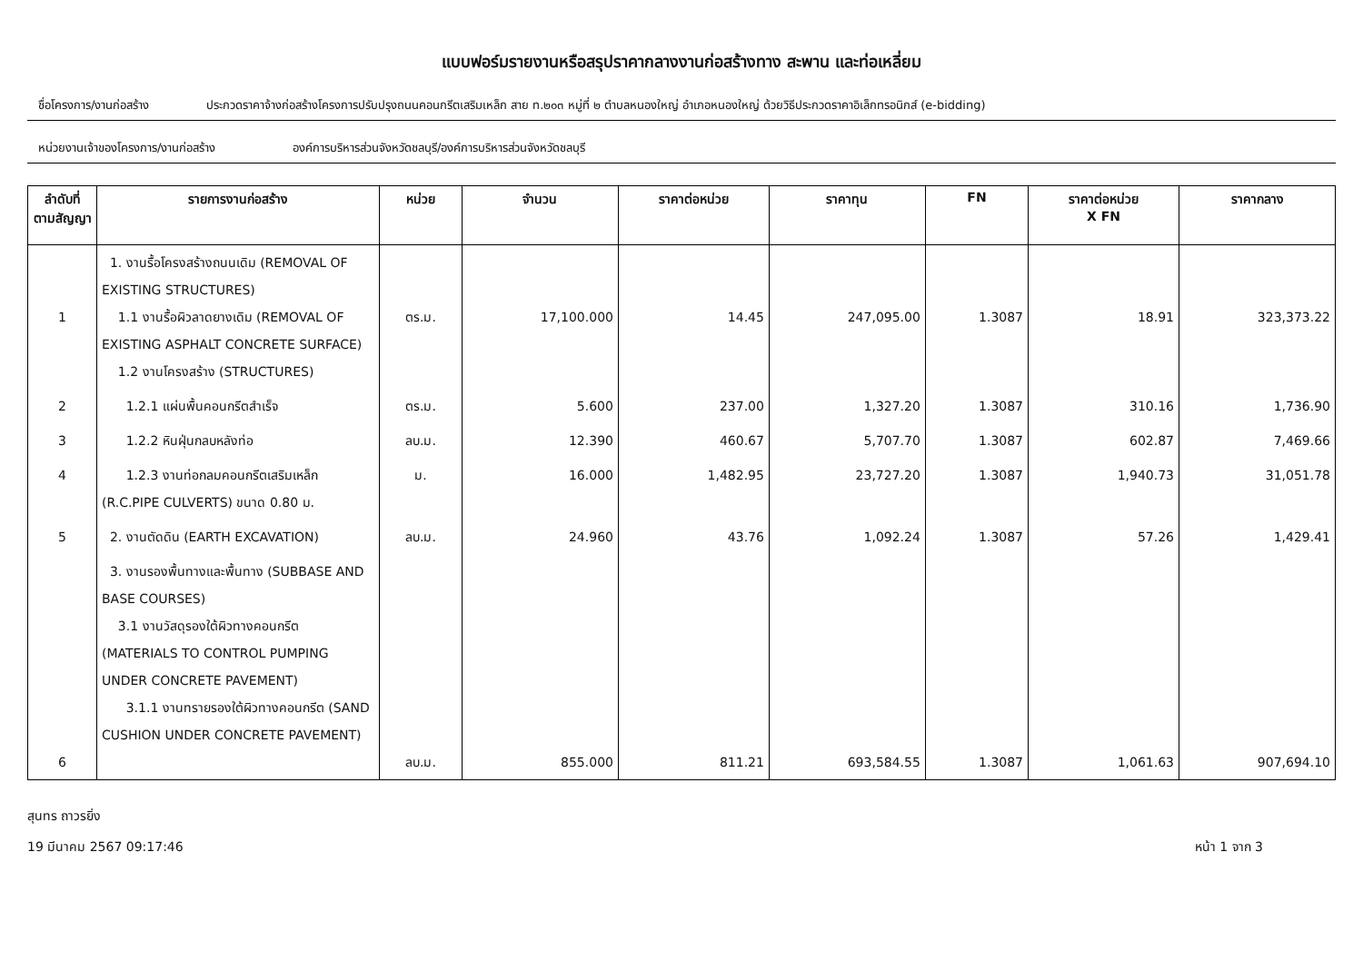แบบฟอร์มรายงานหรือสรุปราคากลางงานก่อสร้างทาง สะพาน และท่อเหลี่ยม
ชื่อโครงการ/งานก่อสร้าง ประกวดราคาจ้างก่อสร้างโครงการปรับปรุงถนนคอนกรีตเสริมเหล็ก สาย ท.๒๐๓ หมู่ที่ ๒ ตำบลหนองใหญ่ อำเภอหนองใหญ่ ด้วยวิธีประกวดราคาอิเล็กทรอนิกส์ (e-bidding)
หน่วยงานเจ้าของโครงการ/งานก่อสร้าง องค์การบริหารส่วนจังหวัดชลบุรี/องค์การบริหารส่วนจังหวัดชลบุรี
| ลำดับที่ ตามสัญญา | รายการงานก่อสร้าง | หน่วย | จำนวน | ราคาต่อหน่วย | ราคาทุน | FN | ราคาต่อหน่วย X FN | ราคากลาง |
| --- | --- | --- | --- | --- | --- | --- | --- | --- |
| 1 | 1. งานรื้อโครงสร้างถนนเดิม (REMOVAL OF EXISTING STRUCTURES) 1.1 งานรื้อผิวลาดยางเดิม (REMOVAL OF EXISTING ASPHALT CONCRETE SURFACE) 1.2 งานโครงสร้าง (STRUCTURES) | ตร.ม. | 17,100.000 | 14.45 | 247,095.00 | 1.3087 | 18.91 | 323,373.22 |
| 2 | 1.2.1 แผ่นพื้นคอนกรีตสำเร็จ | ตร.ม. | 5.600 | 237.00 | 1,327.20 | 1.3087 | 310.16 | 1,736.90 |
| 3 | 1.2.2 หินฝุ่นกลบหลังท่อ | ลบ.ม. | 12.390 | 460.67 | 5,707.70 | 1.3087 | 602.87 | 7,469.66 |
| 4 | 1.2.3 งานท่อกลมคอนกรีตเสริมเหล็ก (R.C.PIPE CULVERTS) ขนาด 0.80 ม. | ม. | 16.000 | 1,482.95 | 23,727.20 | 1.3087 | 1,940.73 | 31,051.78 |
| 5 | 2. งานตัดดิน (EARTH EXCAVATION) | ลบ.ม. | 24.960 | 43.76 | 1,092.24 | 1.3087 | 57.26 | 1,429.41 |
| 6 | 3. งานรองพื้นทางและพื้นทาง (SUBBASE AND BASE COURSES) 3.1 งานวัสดุรองใต้ผิวทางคอนกรีต (MATERIALS TO CONTROL PUMPING UNDER CONCRETE PAVEMENT) 3.1.1 งานทรายรองใต้ผิวทางคอนกรีต (SAND CUSHION UNDER CONCRETE PAVEMENT) | ลบ.ม. | 855.000 | 811.21 | 693,584.55 | 1.3087 | 1,061.63 | 907,694.10 |
สุนทร ถาวรยิ่ง
19 มีนาคม 2567 09:17:46 หน้า 1 จาก 3